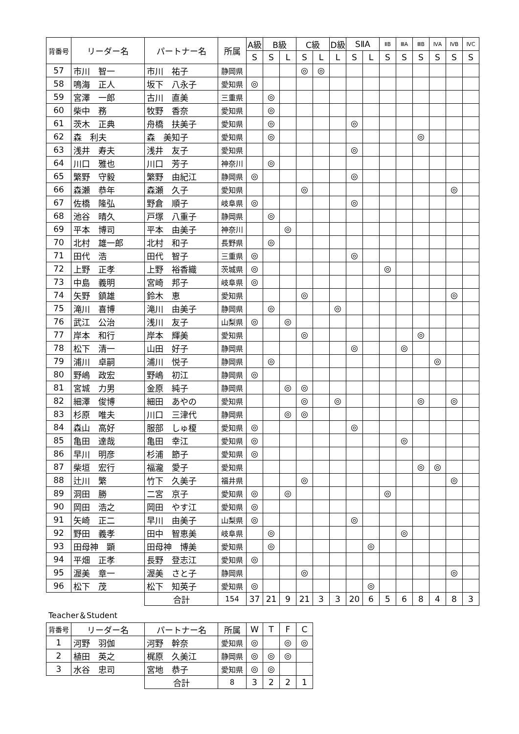| 背番号 | リーダー名 | パートナー名 | 所属 | A級 | B級 | | C級 | | D級 | SⅡA | | ⅡB | ⅢA | ⅢB | ⅣA | ⅣB | ⅣC |
| --- | --- | --- | --- | --- | --- | --- | --- | --- | --- | --- | --- | --- | --- | --- | --- | --- | --- |
| | | | | S | S | L | S | L | L | S | L | S | S | S | S | S | S |
| 57 | 市川 智一 | 市川 祐子 | 静岡県 | | | | ◎ | ◎ | | | | | | | | | |
| 58 | 鳴海 正人 | 坂下 八永子 | 愛知県 | ◎ | | | | | | | | | | | | | |
| 59 | 宮澤 一郎 | 古川 直美 | 三重県 | | ◎ | | | | | | | | | | | | |
| 60 | 柴中 務 | 牧野 香奈 | 愛知県 | | ◎ | | | | | | | | | | | | |
| 61 | 茨木 正典 | 舟橋 扶美子 | 愛知県 | | ◎ | | | | | ◎ | | | | | | | |
| 62 | 森 利夫 | 森 美知子 | 愛知県 | | ◎ | | | | | | | | | ◎ | | | |
| 63 | 浅井 寿夫 | 浅井 友子 | 愛知県 | | | | | | | ◎ | | | | | | | |
| 64 | 川口 雅也 | 川口 芳子 | 神奈川 | | ◎ | | | | | | | | | | | | |
| 65 | 繁野 守毅 | 繁野 由紀江 | 静岡県 | ◎ | | | | | | ◎ | | | | | | | |
| 66 | 森瀬 恭年 | 森瀬 久子 | 愛知県 | | | | ◎ | | | | | | | | | ◎ | |
| 67 | 佐橋 隆弘 | 野倉 順子 | 岐阜県 | ◎ | | | | | | ◎ | | | | | | | |
| 68 | 池谷 晴久 | 戸塚 八重子 | 静岡県 | | ◎ | | | | | | | | | | | | |
| 69 | 平本 博司 | 平本 由美子 | 神奈川 | | | ◎ | | | | | | | | | | | |
| 70 | 北村 雄一郎 | 北村 和子 | 長野県 | | ◎ | | | | | | | | | | | | |
| 71 | 田代 浩 | 田代 智子 | 三重県 | ◎ | | | | | | ◎ | | | | | | | |
| 72 | 上野 正孝 | 上野 裕香織 | 茨城県 | ◎ | | | | | | | | ◎ | | | | | |
| 73 | 中島 義明 | 宮崎 邦子 | 岐阜県 | ◎ | | | | | | | | | | | | | |
| 74 | 矢野 鎮雄 | 鈴木 恵 | 愛知県 | | | | ◎ | | | | | | | | | ◎ | |
| 75 | 滝川 喜博 | 滝川 由美子 | 静岡県 | | ◎ | | | | ◎ | | | | | | | | |
| 76 | 武江 公治 | 浅川 友子 | 山梨県 | ◎ | | ◎ | | | | | | | | | | | |
| 77 | 岸本 和行 | 岸本 輝美 | 愛知県 | | | | ◎ | | | | | | | ◎ | | | |
| 78 | 松下 清一 | 山田 好子 | 静岡県 | | | | | | | ◎ | | | ◎ | | | | |
| 79 | 浦川 卓嗣 | 浦川 悦子 | 静岡県 | | ◎ | | | | | | | | | | ◎ | | |
| 80 | 野嶋 政宏 | 野嶋 初江 | 静岡県 | ◎ | | | | | | | | | | | | | |
| 81 | 宮城 力男 | 金原 純子 | 静岡県 | | | ◎ | ◎ | | | | | | | | | | |
| 82 | 細澤 俊博 | 細田 あやの | 愛知県 | | | | ◎ | | ◎ | | | | | ◎ | | ◎ | |
| 83 | 杉原 唯夫 | 川口 三津代 | 静岡県 | | | ◎ | ◎ | | | | | | | | | | |
| 84 | 森山 高好 | 服部 しゅ榎 | 愛知県 | ◎ | | | | | | ◎ | | | | | | | |
| 85 | 亀田 達哉 | 亀田 幸江 | 愛知県 | ◎ | | | | | | | | | ◎ | | | | |
| 86 | 早川 明彦 | 杉浦 節子 | 愛知県 | ◎ | | | | | | | | | | | | | |
| 87 | 柴垣 宏行 | 福瀧 愛子 | 愛知県 | | | | | | | | | | | ◎ | ◎ | | |
| 88 | 辻川 繁 | 竹下 久美子 | 福井県 | | | | ◎ | | | | | | | | | ◎ | |
| 89 | 洞田 勝 | 二宮 京子 | 愛知県 | ◎ | | ◎ | | | | | | ◎ | | | | | |
| 90 | 岡田 浩之 | 岡田 やす江 | 愛知県 | ◎ | | | | | | | | | | | | | |
| 91 | 矢崎 正二 | 早川 由美子 | 山梨県 | ◎ | | | | | | ◎ | | | | | | | |
| 92 | 野田 義孝 | 田中 智恵美 | 岐阜県 | | ◎ | | | | | | | | ◎ | | | | |
| 93 | 田母神 顕 | 田母神 博美 | 愛知県 | | ◎ | | | | | | ◎ | | | | | | |
| 94 | 平畑 正孝 | 長野 登志江 | 愛知県 | ◎ | | | | | | | | | | | | | |
| 95 | 渥美 章一 | 渥美 さと子 | 静岡県 | | | | ◎ | | | | | | | | | ◎ | |
| 96 | 松下 茂 | 松下 知英子 | 愛知県 | ◎ | | | | | | | ◎ | | | | | | |
| | | 合計 | 154 | 37 | 21 | 9 | 21 | 3 | 3 | 20 | 6 | 5 | 6 | 8 | 4 | 8 | 3 |
Teacher＆Student
| 背番号 | リーダー名 | パートナー名 | 所属 | W | T | F | C |
| --- | --- | --- | --- | --- | --- | --- | --- |
| 1 | 河野 羽伽 | 河野 幹奈 | 愛知県 | ◎ | | ◎ | ◎ |
| 2 | 植田 英之 | 梶原 久美江 | 静岡県 | ◎ | ◎ | ◎ | |
| 3 | 水谷 忠司 | 宮地 恭子 | 愛知県 | ◎ | ◎ | | |
| | | 合計 | 8 | 3 | 2 | 2 | 1 |